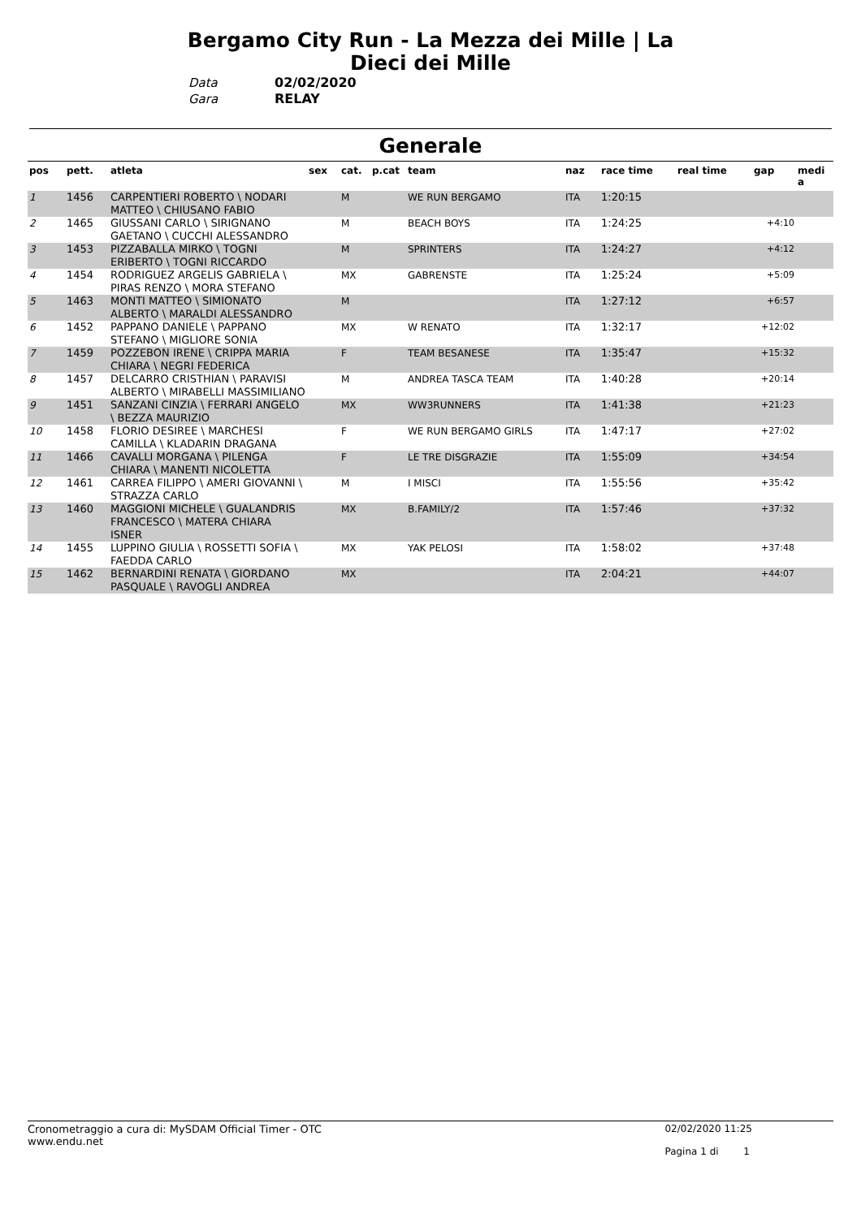Bergamo City Run - La Mezza dei Mille | La Dieci dei Mille
Data 02/02/2020
Gara RELAY
Generale
| pos | pett. | atleta | sex | cat. | p.cat | team | naz | race time | real time | gap | medi a |
| --- | --- | --- | --- | --- | --- | --- | --- | --- | --- | --- | --- |
| 1 | 1456 | CARPENTIERI ROBERTO \ NODARI MATTEO \ CHIUSANO FABIO | | M | | WE RUN BERGAMO | ITA | 1:20:15 | | | |
| 2 | 1465 | GIUSSANI CARLO \ SIRIGNANO GAETANO \ CUCCHI ALESSANDRO | | M | | BEACH BOYS | ITA | 1:24:25 | | +4:10 | |
| 3 | 1453 | PIZZABALLA MIRKO \ TOGNI ERIBERTO \ TOGNI RICCARDO | | M | | SPRINTERS | ITA | 1:24:27 | | +4:12 | |
| 4 | 1454 | RODRIGUEZ ARGELIS GABRIELA \ PIRAS RENZO \ MORA STEFANO | | MX | | GABRENSTE | ITA | 1:25:24 | | +5:09 | |
| 5 | 1463 | MONTI MATTEO \ SIMIONATO ALBERTO \ MARALDI ALESSANDRO | | M | | | ITA | 1:27:12 | | +6:57 | |
| 6 | 1452 | PAPPANO DANIELE \ PAPPANO STEFANO \ MIGLIORE SONIA | | MX | | W RENATO | ITA | 1:32:17 | | +12:02 | |
| 7 | 1459 | POZZEBON IRENE \ CRIPPA MARIA CHIARA \ NEGRI FEDERICA | | F | | TEAM BESANESE | ITA | 1:35:47 | | +15:32 | |
| 8 | 1457 | DELCARRO CRISTHIAN \ PARAVISI ALBERTO \ MIRABELLI MASSIMILIANO | | M | | ANDREA TASCA TEAM | ITA | 1:40:28 | | +20:14 | |
| 9 | 1451 | SANZANI CINZIA \ FERRARI ANGELO \ BEZZA MAURIZIO | | MX | | WW3RUNNERS | ITA | 1:41:38 | | +21:23 | |
| 10 | 1458 | FLORIO DESIREE \ MARCHESI CAMILLA \ KLADARIN DRAGANA | | F | | WE RUN BERGAMO GIRLS | ITA | 1:47:17 | | +27:02 | |
| 11 | 1466 | CAVALLI MORGANA \ PILENGA CHIARA \ MANENTI NICOLETTA | | F | | LE TRE DISGRAZIE | ITA | 1:55:09 | | +34:54 | |
| 12 | 1461 | CARREA FILIPPO \ AMERI GIOVANNI \ STRAZZA CARLO | | M | | I MISCI | ITA | 1:55:56 | | +35:42 | |
| 13 | 1460 | MAGGIONI MICHELE \ GUALANDRIS FRANCESCO \ MATERA CHIARA ISNER | | MX | | B.FAMILY/2 | ITA | 1:57:46 | | +37:32 | |
| 14 | 1455 | LUPPINO GIULIA \ ROSSETTI SOFIA \ FAEDDA CARLO | | MX | | YAK PELOSI | ITA | 1:58:02 | | +37:48 | |
| 15 | 1462 | BERNARDINI RENATA \ GIORDANO PASQUALE \ RAVOGLI ANDREA | | MX | | | ITA | 2:04:21 | | +44:07 | |
Cronometraggio a cura di: MySDAM Official Timer - OTC
www.endu.net
02/02/2020 11:25
Pagina 1 di 1